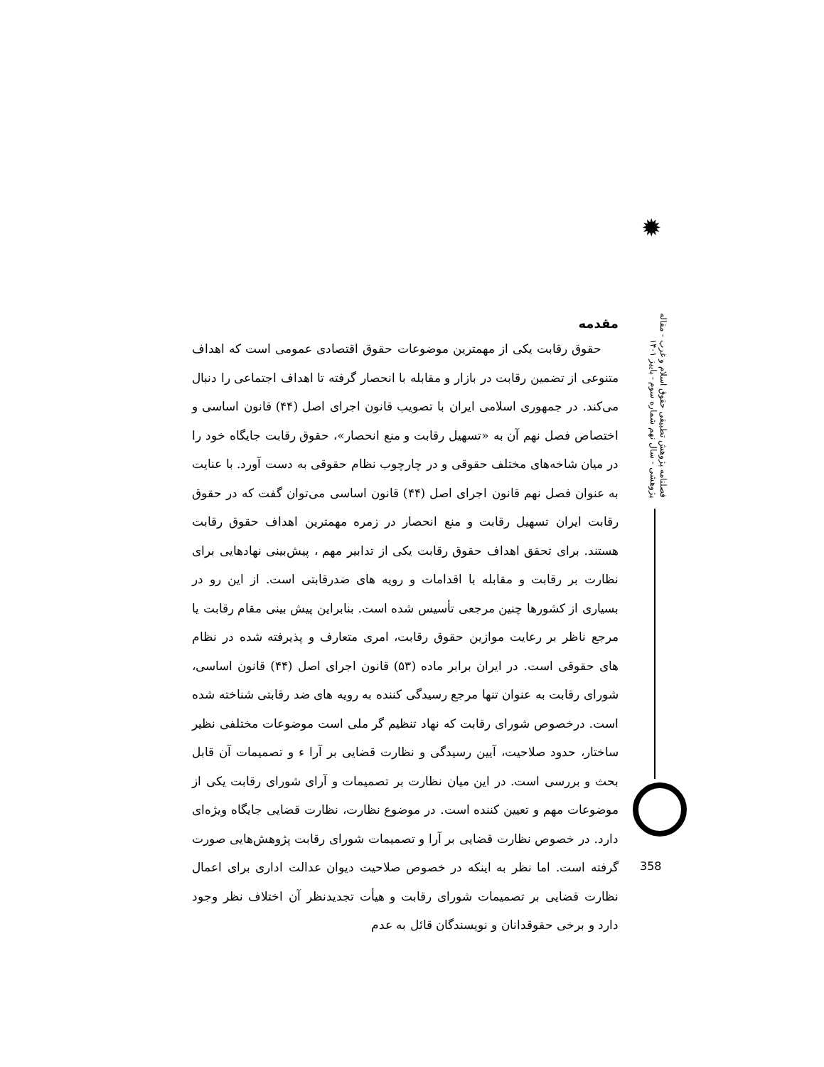✹
فصلنامه پژوهش تطبیقی حقوق اسلام و غرب - مقاله پژوهشی - سال نهم شماره سوم - پاییز ۱۴۰۱
مقدمه
حقوق رقابت یکی از مهمترین موضوعات حقوق اقتصادی عمومی است که اهداف متنوعی از تضمین رقابت در بازار و مقابله با انحصار گرفته تا اهداف اجتماعی را دنبال می‌کند. در جمهوری اسلامی ایران با تصویب قانون اجرای اصل (۴۴) قانون اساسی و اختصاص فصل نهم آن به «تسهیل رقابت و منع انحصار»، حقوق رقابت جایگاه خود را در میان شاخه‌های مختلف حقوقی و در چارچوب نظام حقوقی به دست آورد. با عنایت به عنوان فصل نهم قانون اجرای اصل (۴۴) قانون اساسی می‌توان گفت که در حقوق رقابت ایران تسهیل رقابت و منع انحصار در زمره مهمترین اهداف حقوق رقابت هستند. برای تحقق اهداف حقوق رقابت یکی از تدابیر مهم ، پیش‌بینی نهادهایی برای نظارت بر رقابت و مقابله با اقدامات و رویه های ضدرقابتی است. از این رو در بسیاری از کشورها چنین مرجعی تأسیس شده است. بنابراین پیش بینی مقام رقابت یا مرجع ناظر بر رعایت موازین حقوق رقابت، امری متعارف و پذیرفته شده در نظام های حقوقی است. در ایران برابر ماده (۵۳) قانون اجرای اصل (۴۴) قانون اساسی، شورای رقابت به عنوان تنها مرجع رسیدگی کننده به رویه های ضد رقابتی شناخته شده است. درخصوص شورای رقابت که نهاد تنظیم گر ملی است موضوعات مختلفی نظیر ساختار، حدود صلاحیت، آیین رسیدگی و نظارت قضایی بر آرا ء و تصمیمات آن قابل بحث و بررسی است. در این میان نظارت بر تصمیمات و آرای شورای رقابت یکی از موضوعات مهم و تعیین کننده است. در موضوع نظارت، نظارت قضایی جایگاه ویژه‌ای دارد. در خصوص نظارت قضایی بر آرا و تصمیمات شورای رقابت پژوهش‌هایی صورت گرفته است. اما نظر به اینکه در خصوص صلاحیت دیوان عدالت اداری برای اعمال نظارت قضایی بر تصمیمات شورای رقابت و هیأت تجدیدنظر آن اختلاف نظر وجود دارد و برخی حقوقدانان و نویسندگان قائل به عدم
358